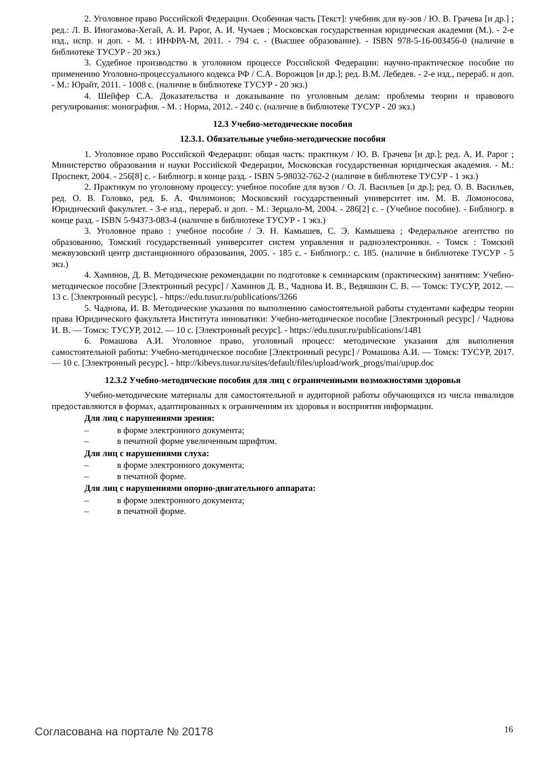2. Уголовное право Российской Федерации. Особенная часть [Текст]: учебник для ву-зов / Ю. В. Грачева [и др.] ; ред.: Л. В. Иногамова-Хегай, А. И. Рарог, А. И. Чучаев ; Московская государственная юридическая академия (М.). - 2-е изд., испр. и доп. - М. : ИНФРА-М, 2011. - 794 с. - (Высшее образование). - ISBN 978-5-16-003456-0 (наличие в библиотеке ТУСУР - 20 экз.)
3. Судебное производство в уголовном процессе Российской Федерации: научно-практическое пособие по применению Уголовно-процессуального кодекса РФ / С.А. Ворожцов [и др.]; ред. В.М. Лебедев. - 2-е изд., перераб. и доп. - М.: Юрайт, 2011. - 1008 с. (наличие в библиотеке ТУСУР - 20 экз.)
4. Шейфер С.А. Доказательства и доказывание по уголовным делам: проблемы теории и правового регулирования: монография. - М. : Норма, 2012. - 240 с. (наличие в библиотеке ТУСУР - 20 экз.)
12.3 Учебно-методические пособия
12.3.1. Обязательные учебно-методические пособия
1. Уголовное право Российской Федерации: общая часть: практикум / Ю. В. Грачева [и др.]; ред. А. И. Рарог ; Министерство образования и науки Российской Федерации, Московская государственная юридическая академия. - М.: Проспект, 2004. - 256[8] с. - Библиогр. в конце разд. - ISBN 5-98032-762-2 (наличие в библиотеке ТУСУР - 1 экз.)
2. Практикум по уголовному процессу: учебное пособие для вузов / О. Л. Васильев [и др.]; ред. О. В. Васильев, ред. О. В. Головко, ред. Б. А. Филимонов; Московский государственный университет им. М. В. Ломоносова, Юридический факультет. - 3-е изд., перераб. и доп. - М.: Зерцало-М, 2004. - 286[2] с. - (Учебное пособие). - Библиогр. в конце разд. - ISBN 5-94373-083-4 (наличие в библиотеке ТУСУР - 1 экз.)
3. Уголовное право : учебное пособие / Э. Н. Камышев, С. Э. Камышева ; Федеральное агентство по образованию, Томский государственный университет систем управления и радиоэлектроники. - Томск : Томский межвузовский центр дистанционного образования, 2005. - 185 с. - Библиогр.: с. 185. (наличие в библиотеке ТУСУР - 5 экз.)
4. Хаминов, Д. В. Методические рекомендации по подготовке к семинарским (практическим) занятиям: Учебно-методическое пособие [Электронный ресурс] / Хаминов Д. В., Чаднова И. В., Ведяшкин С. В. — Томск: ТУСУР, 2012. — 13 с. [Электронный ресурс]. - https://edu.tusur.ru/publications/3266
5. Чаднова, И. В. Методические указания по выполнению самостоятельной работы студентами кафедры теории права Юридического факультета Института инноватики: Учебно-методическое пособие [Электронный ресурс] / Чаднова И. В. — Томск: ТУСУР, 2012. — 10 с. [Электронный ресурс]. - https://edu.tusur.ru/publications/1481
6. Ромашова А.И. Уголовное право, уголовный процесс: методические указания для выполнения самостоятельной работы: Учебно-методическое пособие [Электронный ресурс] / Ромашова А.И. — Томск: ТУСУР, 2017. — 10 с. [Электронный ресурс]. - http://kibevs.tusur.ru/sites/default/files/upload/work_progs/mai/upup.doc
12.3.2 Учебно-методические пособия для лиц с ограниченными возможностями здоровья
Учебно-методические материалы для самостоятельной и аудиторной работы обучающихся из числа инвалидов предоставляются в формах, адаптированных к ограничениям их здоровья и восприятия информации.
Для лиц с нарушениями зрения:
– в форме электронного документа;
– в печатной форме увеличенным шрифтом.
Для лиц с нарушениями слуха:
– в форме электронного документа;
– в печатной форме.
Для лиц с нарушениями опорно-двигательного аппарата:
– в форме электронного документа;
– в печатной форме.
Согласована на портале № 20178 16